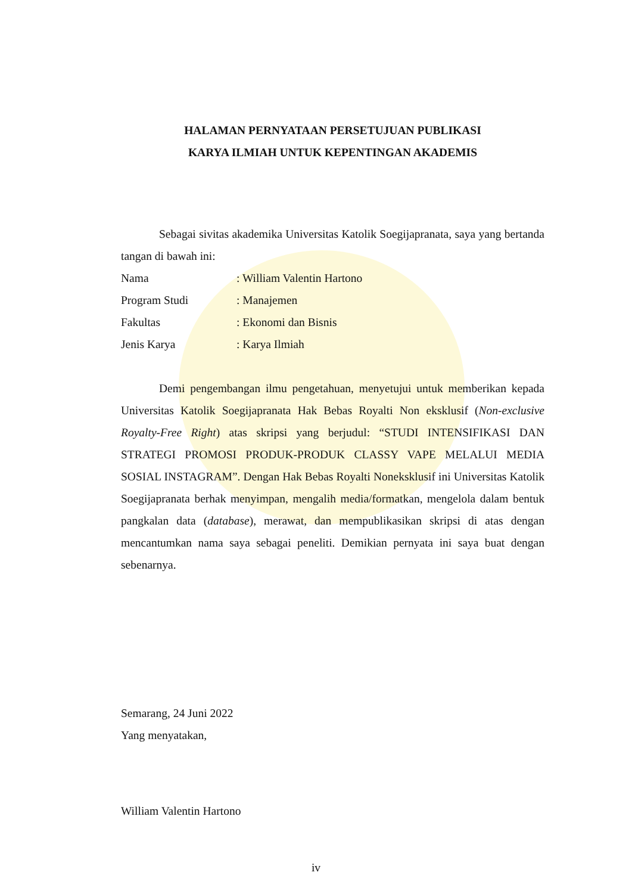HALAMAN PERNYATAAN PERSETUJUAN PUBLIKASI
KARYA ILMIAH UNTUK KEPENTINGAN AKADEMIS
Sebagai sivitas akademika Universitas Katolik Soegijapranata, saya yang bertanda tangan di bawah ini:
Nama: William Valentin Hartono
Program Studi: Manajemen
Fakultas: Ekonomi dan Bisnis
Jenis Karya: Karya Ilmiah
Demi pengembangan ilmu pengetahuan, menyetujui untuk memberikan kepada Universitas Katolik Soegijapranata Hak Bebas Royalti Non eksklusif (Non-exclusive Royalty-Free Right) atas skripsi yang berjudul: “STUDI INTENSIFIKASI DAN STRATEGI PROMOSI PRODUK-PRODUK CLASSY VAPE MELALUI MEDIA SOSIAL INSTAGRAM”. Dengan Hak Bebas Royalti Noneksklusif ini Universitas Katolik Soegijapranata berhak menyimpan, mengalih media/formatkan, mengelola dalam bentuk pangkalan data (database), merawat, dan mempublikasikan skripsi di atas dengan mencantumkan nama saya sebagai peneliti. Demikian pernyata ini saya buat dengan sebenarnya.
Semarang, 24 Juni 2022
Yang menyatakan,
William Valentin Hartono
iv